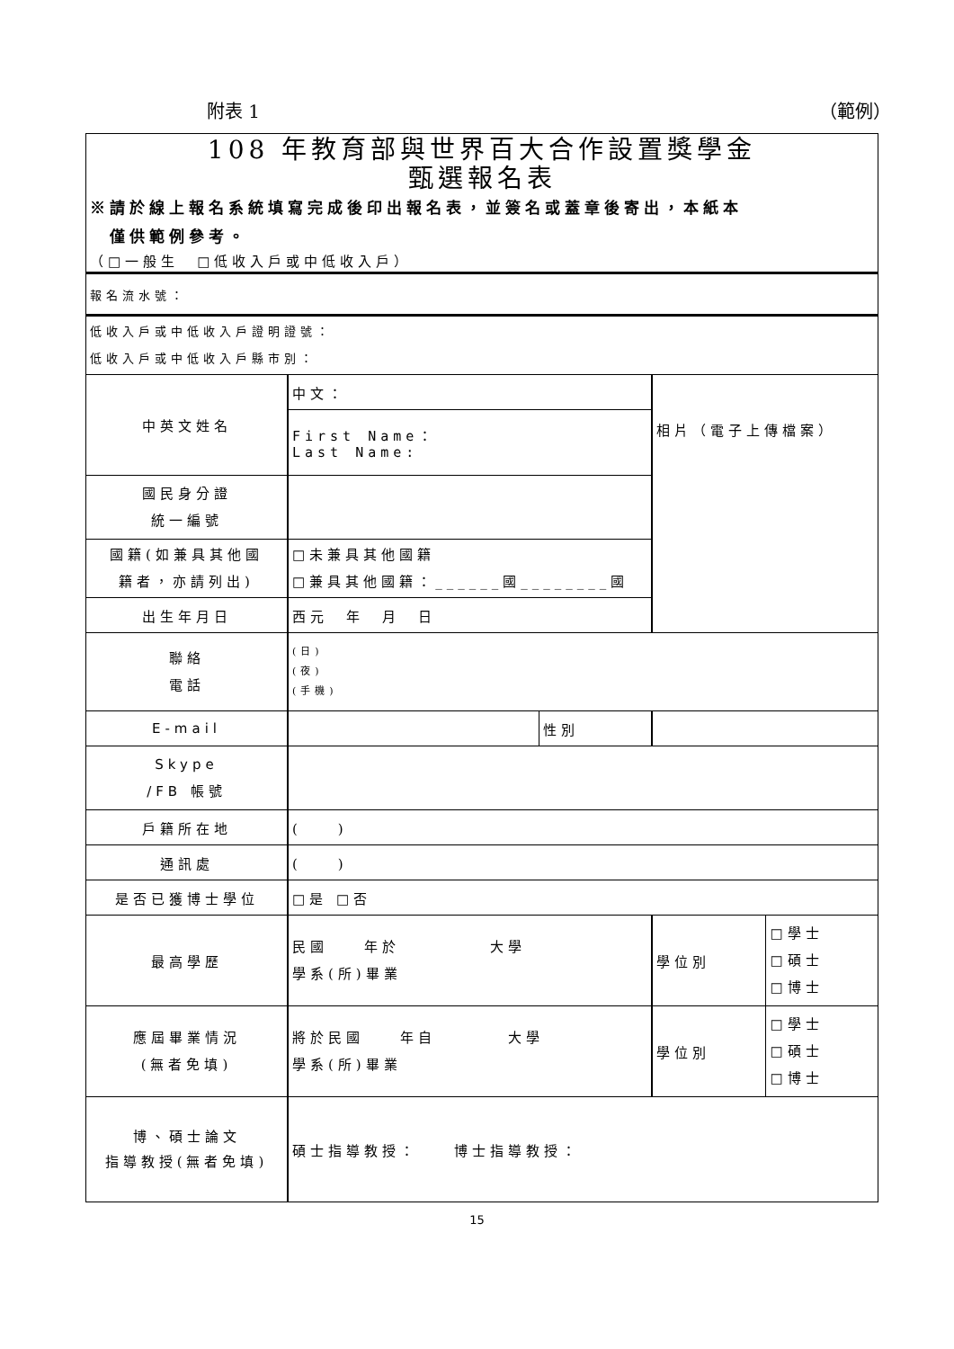附表 1 （範例）
| 108 年教育部與世界百大合作設置獎學金 甄選報名表 ※請於線上報名系統填寫完成後印出報名表，並簽名或蓋章後寄出，本紙本 僅供範例參考。 （□一般生 □低收入戶或中低收入戶） | | | | |
| 報名流水號： | | | | |
| 低收入戶或中低收入戶證明證號： 低收入戶或中低收入戶縣市別： | | | | |
| 中英文姓名 | 中文： | | 相片（電子上傳檔案） | |
| | First Name： Last Name: | | | |
| 國民身分證 統一編號 | | | | |
| 國籍(如兼具其他國 籍者，亦請列出) | □未兼具其他國籍 □兼具其他國籍：______國________國 | | | |
| 出生年月日 | 西元 年 月 日 | | | |
| 聯絡 電話 | (日) (夜) (手機) | | | |
| E-mail | | 性別 | | |
| Skype /FB 帳號 | | | | |
| 戶籍所在地 | ( ) | | | |
| 通訊處 | ( ) | | | |
| 是否已獲博士學位 | □是 □否 | | | |
| 最高學歷 | 民國 年於 大學 學系(所)畢業 | | 學位別 | □學士 □碩士 □博士 |
| 應屆畢業情況 (無者免填) | 將於民國 年自 大學 學系(所)畢業 | | 學位別 | □學士 □碩士 □博士 |
| 博、碩士論文 指導教授(無者免填) | 碩士指導教授： 博士指導教授： | | | |
15